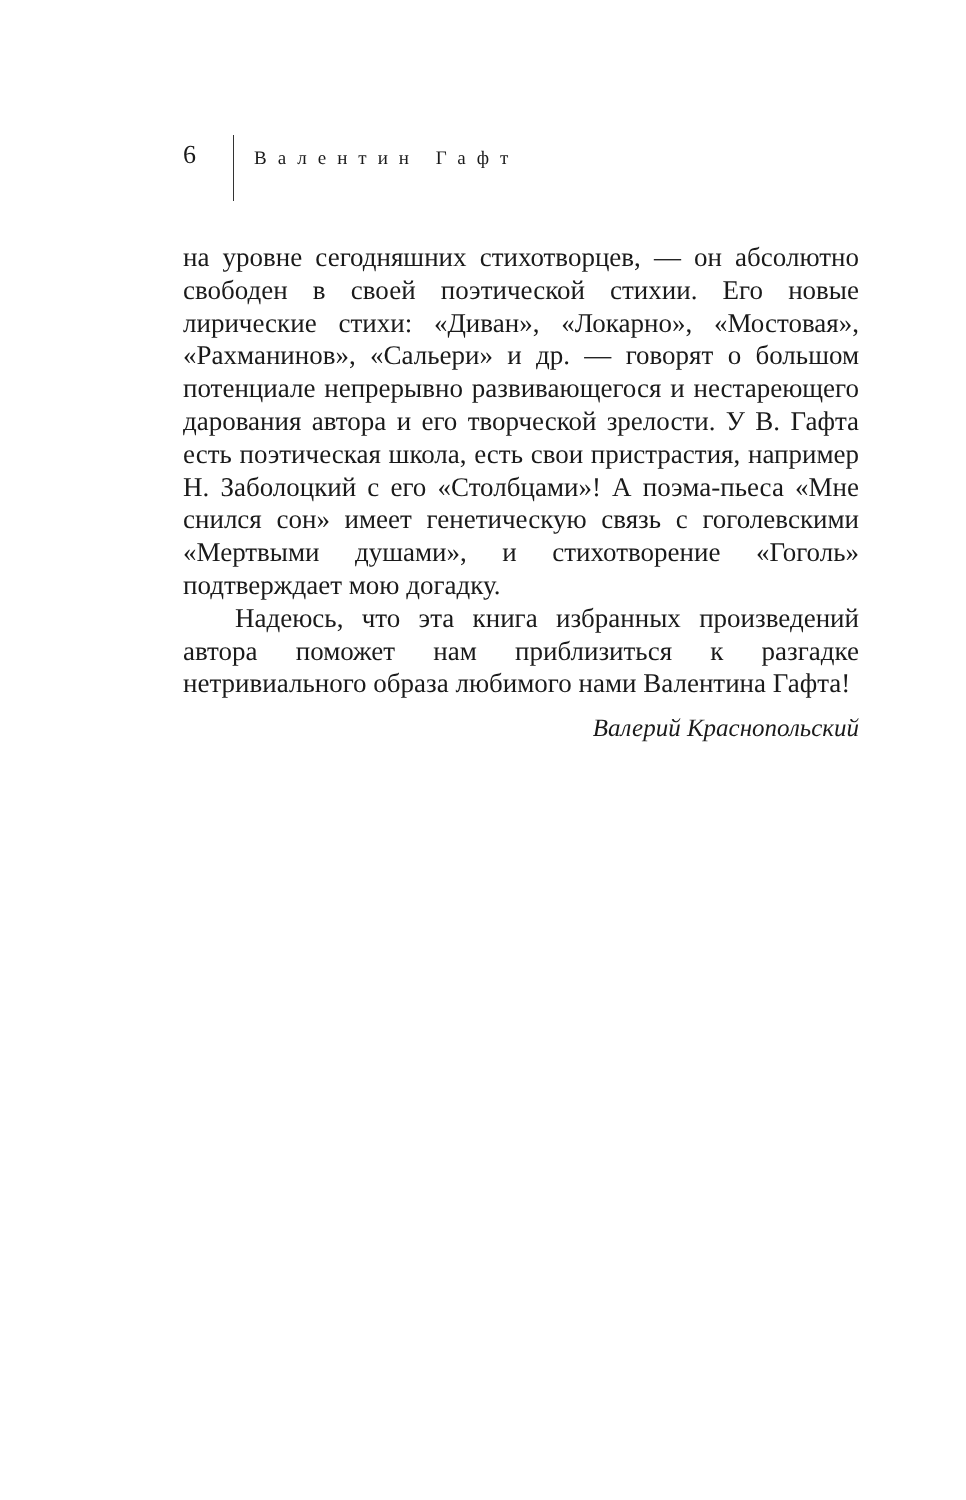6
Валентин Гафт
на уровне сегодняшних стихотворцев, — он абсолютно свободен в своей поэтической стихии. Его новые лирические стихи: «Диван», «Локарно», «Мостовая», «Рахманинов», «Сальери» и др. — говорят о большом потенциале непрерывно развивающегося и нестареющего дарования автора и его творческой зрелости. У В. Гафта есть поэтическая школа, есть свои пристрастия, например Н. Заболоцкий с его «Столбцами»! А поэма-пьеса «Мне снился сон» имеет генетическую связь с гоголевскими «Мертвыми душами», и стихотворение «Гоголь» подтверждает мою догадку.
Надеюсь, что эта книга избранных произведений автора поможет нам приблизиться к разгадке нетривиального образа любимого нами Валентина Гафта!
Валерий Краснопольский